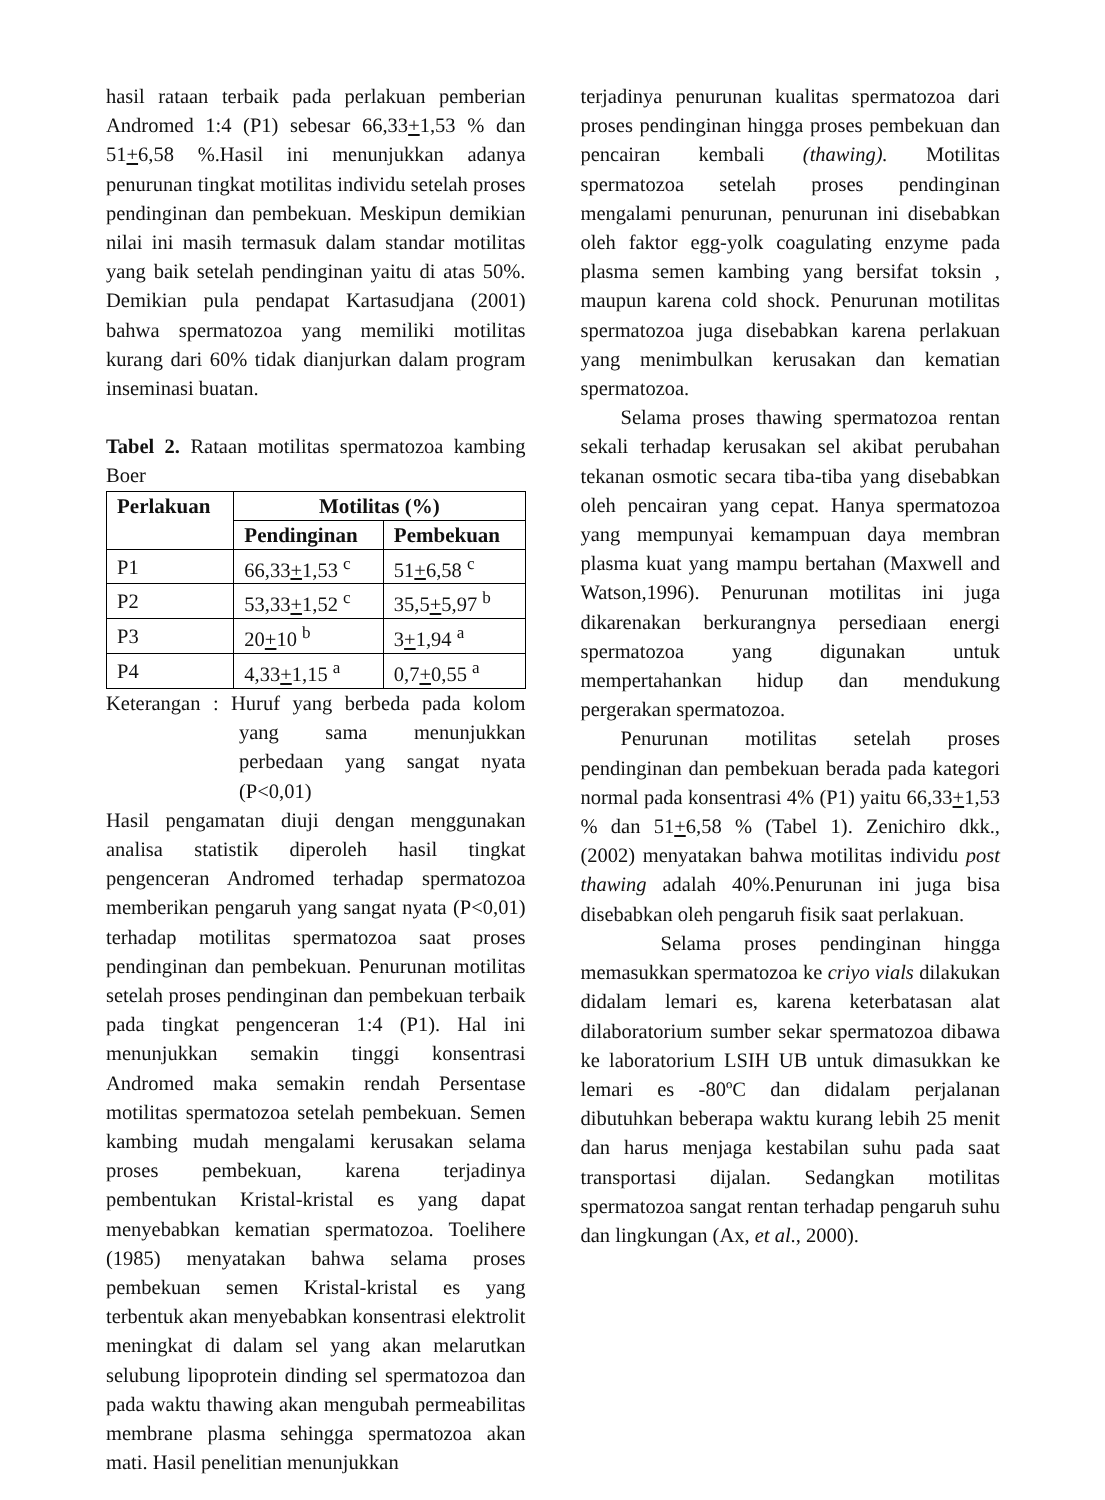hasil rataan terbaik pada perlakuan pemberian Andromed 1:4 (P1) sebesar 66,33+1,53 % dan 51+6,58 %.Hasil ini menunjukkan adanya penurunan tingkat motilitas individu setelah proses pendinginan dan pembekuan. Meskipun demikian nilai ini masih termasuk dalam standar motilitas yang baik setelah pendinginan yaitu di atas 50%. Demikian pula pendapat Kartasudjana (2001) bahwa spermatozoa yang memiliki motilitas kurang dari 60% tidak dianjurkan dalam program inseminasi buatan.
Tabel 2. Rataan motilitas spermatozoa kambing Boer
| Perlakuan | Motilitas (%) | |
| --- | --- | --- |
| | Pendinginan | Pembekuan |
| P1 | 66,33 + 1,53 <sup>c</sup> | 51 + 6,58 <sup>c</sup> |
| P2 | 53,33 + 1,52 <sup>c</sup> | 35,5 + 5,97 <sup>b</sup> |
| P3 | 20 + 10 <sup>b</sup> | 3 + 1,94 <sup>a</sup> |
| P4 | 4,33 + 1,15 <sup>a</sup> | 0,7 + 0,55 <sup>a</sup> |
Keterangan : Huruf yang berbeda pada kolom yang sama menunjukkan perbedaan yang sangat nyata (P<0,01)
Hasil pengamatan diuji dengan menggunakan analisa statistik diperoleh hasil tingkat pengenceran Andromed terhadap spermatozoa memberikan pengaruh yang sangat nyata (P<0,01) terhadap motilitas spermatozoa saat proses pendinginan dan pembekuan. Penurunan motilitas setelah proses pendinginan dan pembekuan terbaik pada tingkat pengenceran 1:4 (P1). Hal ini menunjukkan semakin tinggi konsentrasi Andromed maka semakin rendah Persentase motilitas spermatozoa setelah pembekuan. Semen kambing mudah mengalami kerusakan selama proses pembekuan, karena terjadinya pembentukan Kristal-kristal es yang dapat menyebabkan kematian spermatozoa. Toelihere (1985) menyatakan bahwa selama proses pembekuan semen Kristal-kristal es yang terbentuk akan menyebabkan konsentrasi elektrolit meningkat di dalam sel yang akan melarutkan selubung lipoprotein dinding sel spermatozoa dan pada waktu thawing akan mengubah permeabilitas membrane plasma sehingga spermatozoa akan mati. Hasil penelitian menunjukkan
terjadinya penurunan kualitas spermatozoa dari proses pendinginan hingga proses pembekuan dan pencairan kembali (thawing). Motilitas spermatozoa setelah proses pendinginan mengalami penurunan, penurunan ini disebabkan oleh faktor egg-yolk coagulating enzyme pada plasma semen kambing yang bersifat toksin , maupun karena cold shock. Penurunan motilitas spermatozoa juga disebabkan karena perlakuan yang menimbulkan kerusakan dan kematian spermatozoa.
Selama proses thawing spermatozoa rentan sekali terhadap kerusakan sel akibat perubahan tekanan osmotic secara tiba-tiba yang disebabkan oleh pencairan yang cepat. Hanya spermatozoa yang mempunyai kemampuan daya membran plasma kuat yang mampu bertahan (Maxwell and Watson,1996). Penurunan motilitas ini juga dikarenakan berkurangnya persediaan energi spermatozoa yang digunakan untuk mempertahankan hidup dan mendukung pergerakan spermatozoa.
Penurunan motilitas setelah proses pendinginan dan pembekuan berada pada kategori normal pada konsentrasi 4% (P1) yaitu 66,33+1,53 % dan 51+6,58 % (Tabel 1). Zenichiro dkk., (2002) menyatakan bahwa motilitas individu post thawing adalah 40%.Penurunan ini juga bisa disebabkan oleh pengaruh fisik saat perlakuan.
Selama proses pendinginan hingga memasukkan spermatozoa ke criyo vials dilakukan didalam lemari es, karena keterbatasan alat dilaboratorium sumber sekar spermatozoa dibawa ke laboratorium LSIH UB untuk dimasukkan ke lemari es -80ºC dan didalam perjalanan dibutuhkan beberapa waktu kurang lebih 25 menit dan harus menjaga kestabilan suhu pada saat transportasi dijalan. Sedangkan motilitas spermatozoa sangat rentan terhadap pengaruh suhu dan lingkungan (Ax, et al., 2000).